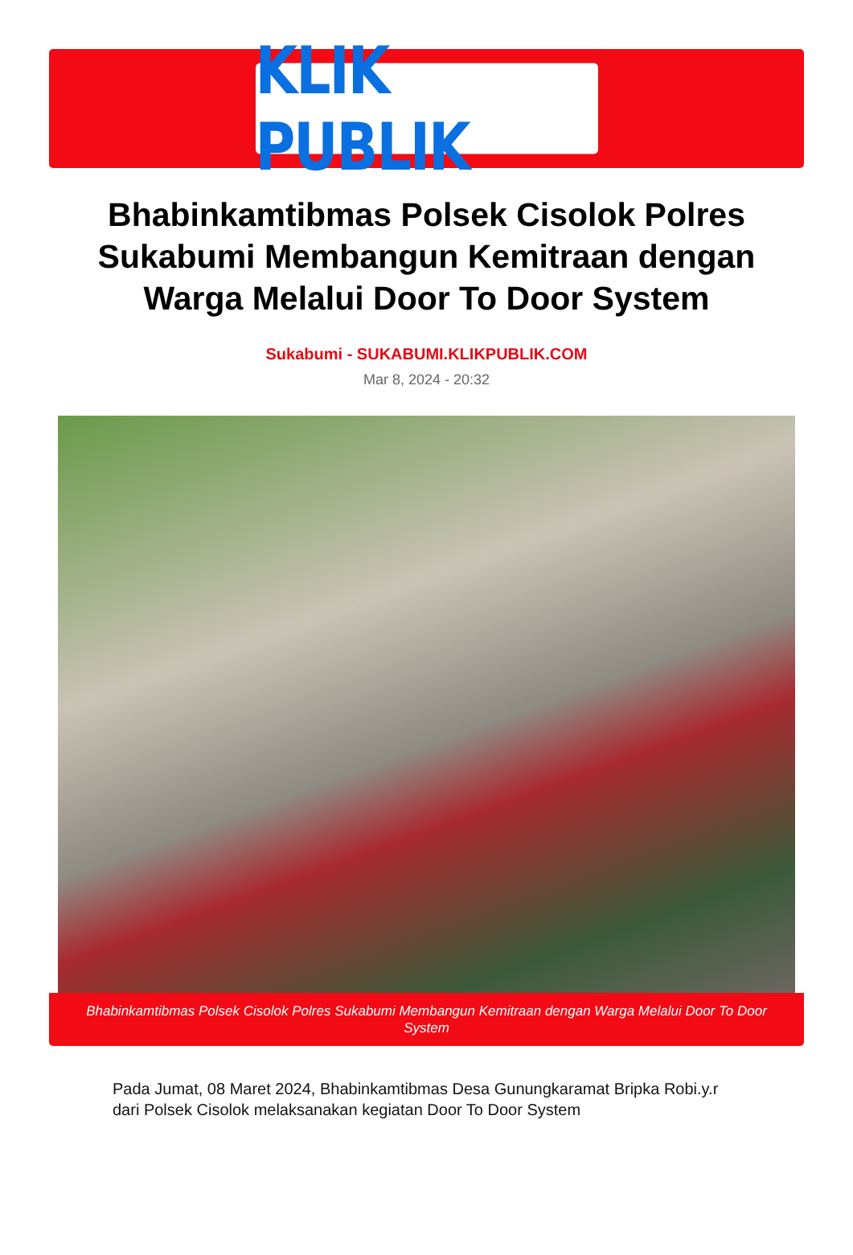KLIK PUBLIK
Bhabinkamtibmas Polsek Cisolok Polres Sukabumi Membangun Kemitraan dengan Warga Melalui Door To Door System
Sukabumi - SUKABUMI.KLIKPUBLIK.COM
Mar 8, 2024 - 20:32
Bhabinkamtibmas Polsek Cisolok Polres Sukabumi Membangun Kemitraan dengan Warga Melalui Door To Door System
Pada Jumat, 08 Maret 2024, Bhabinkamtibmas Desa Gunungkaramat Bripka Robi.y.r dari Polsek Cisolok melaksanakan kegiatan Door To Door System